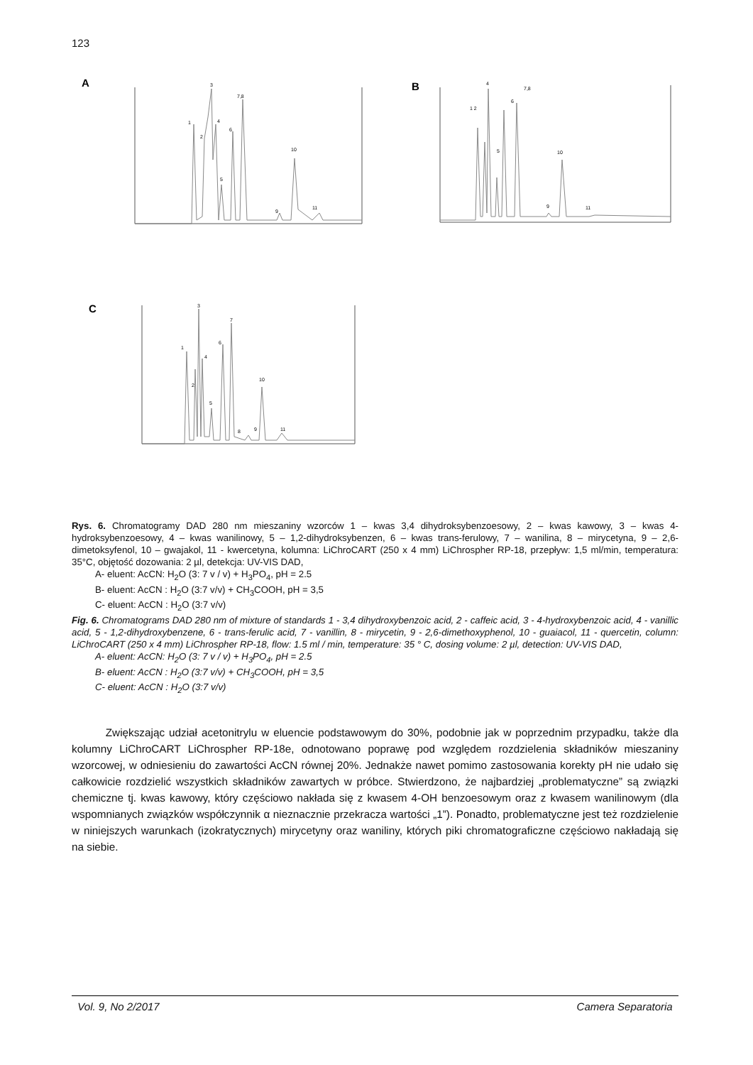123
A
1
2
3
4
5
6
7,8
10
9
11
B
1 2
4
5
6
7,8
10
9
11
C
1
2
3
4
5
6
7
8
9
10
11
Rys. 6. Chromatogramy DAD 280 nm mieszaniny wzorców 1 – kwas 3,4 dihydroksybenzoesowy, 2 – kwas kawowy, 3 – kwas 4-hydroksybenzoesowy, 4 – kwas wanilinowy, 5 – 1,2-dihydroksybenzen, 6 – kwas trans-ferulowy, 7 – wanilina, 8 – mirycetyna, 9 – 2,6-dimetoksyfenol, 10 – gwajakol, 11 - kwercetyna, kolumna: LiChroCART (250 x 4 mm) LiChrospher RP-18, przepływ: 1,5 ml/min, temperatura: 35°C, objętość dozowania: 2 µl, detekcja: UV-VIS DAD,
A- eluent: AcCN: H<sub>2</sub>O (3: 7 v / v) + H<sub>3</sub>PO<sub>4</sub>, pH = 2.5
B- eluent: AcCN : H<sub>2</sub>O (3:7 v/v) + CH<sub>3</sub>COOH, pH = 3,5
C- eluent: AcCN : H<sub>2</sub>O (3:7 v/v)
Fig. 6. Chromatograms DAD 280 nm of mixture of standards 1 - 3,4 dihydroxybenzoic acid, 2 - caffeic acid, 3 - 4-hydroxybenzoic acid, 4 - vanillic acid, 5 - 1,2-dihydroxybenzene, 6 - trans-ferulic acid, 7 - vanillin, 8 - mirycetin, 9 - 2,6-dimethoxyphenol, 10 - guaiacol, 11 - quercetin, column: LiChroCART (250 x 4 mm) LiChrospher RP-18, flow: 1.5 ml / min, temperature: 35 ° C, dosing volume: 2 µl, detection: UV-VIS DAD,
A- eluent: AcCN: H<sub>2</sub>O (3: 7 v / v) + H<sub>3</sub>PO<sub>4</sub>, pH = 2.5
B- eluent: AcCN : H<sub>2</sub>O (3:7 v/v) + CH<sub>3</sub>COOH, pH = 3,5
C- eluent: AcCN : H<sub>2</sub>O (3:7 v/v)
Zwiększając udział acetonitrylu w eluencie podstawowym do 30%, podobnie jak w poprzednim przypadku, także dla kolumny LiChroCART LiChrospher RP-18e, odnotowano poprawę pod względem rozdzielenia składników mieszaniny wzorcowej, w odniesieniu do zawartości AcCN równej 20%. Jednakże nawet pomimo zastosowania korekty pH nie udało się całkowicie rozdzielić wszystkich składników zawartych w próbce. Stwierdzono, że najbardziej „problematyczne” są związki chemiczne tj. kwas kawowy, który częściowo nakłada się z kwasem 4-OH benzoesowym oraz z kwasem wanilinowym (dla wspomnianych związków współczynnik α nieznacznie przekracza wartości „1”). Ponadto, problematyczne jest też rozdzielenie w niniejszych warunkach (izokratycznych) mirycetyny oraz waniliny, których piki chromatograficzne częściowo nakładają się na siebie.
Vol. 9, No 2/2017 Camera Separatoria